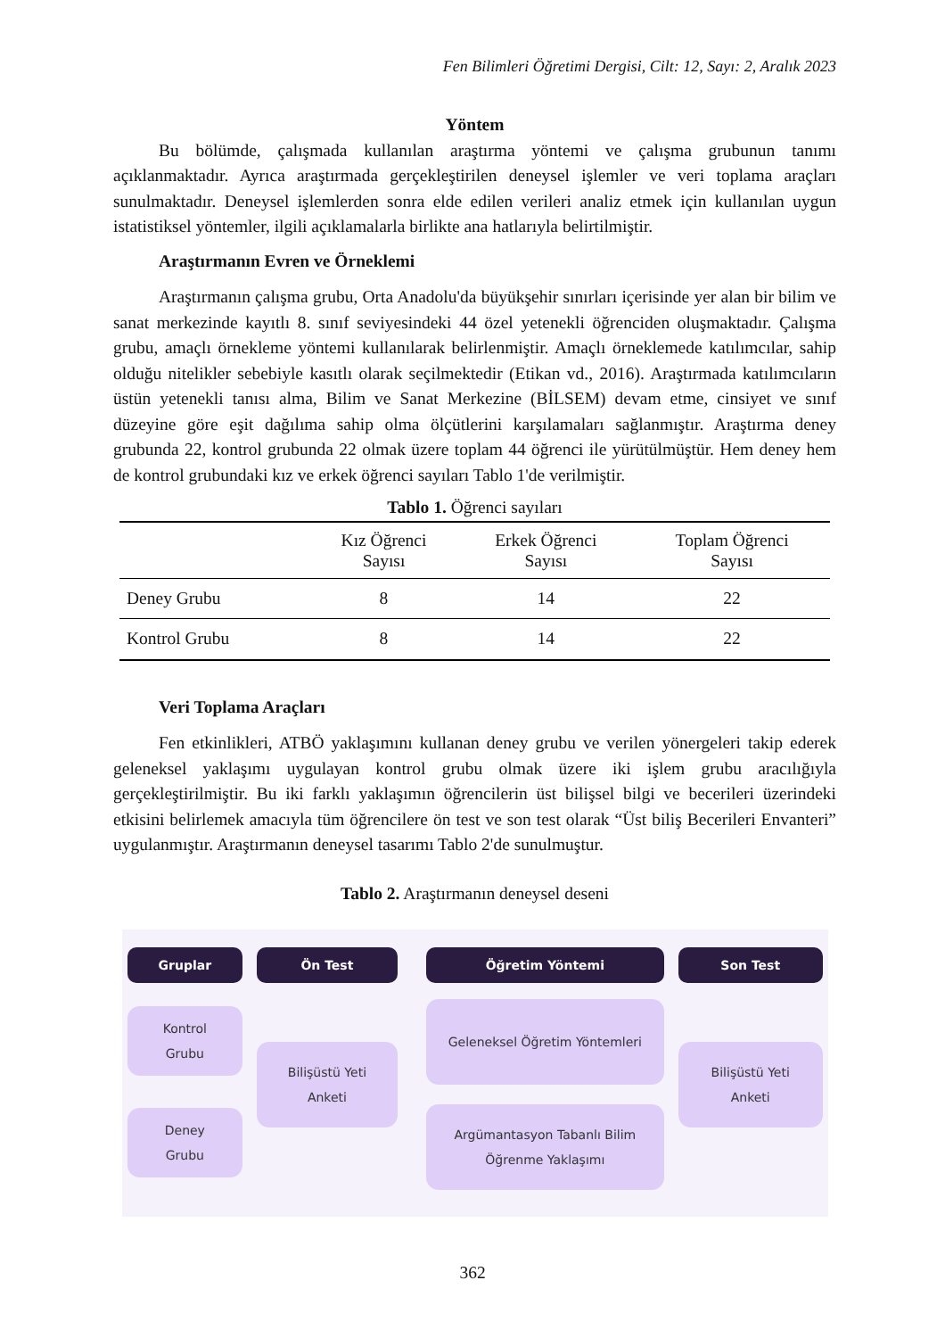Fen Bilimleri Öğretimi Dergisi, Cilt: 12, Sayı: 2, Aralık 2023
Yöntem
Bu bölümde, çalışmada kullanılan araştırma yöntemi ve çalışma grubunun tanımı açıklanmaktadır. Ayrıca araştırmada gerçekleştirilen deneysel işlemler ve veri toplama araçları sunulmaktadır. Deneysel işlemlerden sonra elde edilen verileri analiz etmek için kullanılan uygun istatistiksel yöntemler, ilgili açıklamalarla birlikte ana hatlarıyla belirtilmiştir.
Araştırmanın Evren ve Örneklemi
Araştırmanın çalışma grubu, Orta Anadolu'da büyükşehir sınırları içerisinde yer alan bir bilim ve sanat merkezinde kayıtlı 8. sınıf seviyesindeki 44 özel yetenekli öğrenciden oluşmaktadır. Çalışma grubu, amaçlı örnekleme yöntemi kullanılarak belirlenmiştir. Amaçlı örneklemede katılımcılar, sahip olduğu nitelikler sebebiyle kasıtlı olarak seçilmektedir (Etikan vd., 2016). Araştırmada katılımcıların üstün yetenekli tanısı alma, Bilim ve Sanat Merkezine (BİLSEM) devam etme, cinsiyet ve sınıf düzeyine göre eşit dağılıma sahip olma ölçütlerini karşılamaları sağlanmıştır. Araştırma deney grubunda 22, kontrol grubunda 22 olmak üzere toplam 44 öğrenci ile yürütülmüştür. Hem deney hem de kontrol grubundaki kız ve erkek öğrenci sayıları Tablo 1'de verilmiştir.
Tablo 1. Öğrenci sayıları
| | Kız Öğrenci Sayısı | Erkek Öğrenci Sayısı | Toplam Öğrenci Sayısı |
| --- | --- | --- | --- |
| Deney Grubu | 8 | 14 | 22 |
| Kontrol Grubu | 8 | 14 | 22 |
Veri Toplama Araçları
Fen etkinlikleri, ATBÖ yaklaşımını kullanan deney grubu ve verilen yönergeleri takip ederek geleneksel yaklaşımı uygulayan kontrol grubu olmak üzere iki işlem grubu aracılığıyla gerçekleştirilmiştir. Bu iki farklı yaklaşımın öğrencilerin üst bilişsel bilgi ve becerileri üzerindeki etkisini belirlemek amacıyla tüm öğrencilere ön test ve son test olarak “Üst biliş Becerileri Envanteri” uygulanmıştır. Araştırmanın deneysel tasarımı Tablo 2'de sunulmuştur.
Tablo 2. Araştırmanın deneysel deseni
Gruplar
Kontrol
Grubu
Deney
Grubu
Ön Test
Bilişüstü Yeti
Anketi
Öğretim Yöntemi
Geleneksel Öğretim Yöntemleri
Argümantasyon Tabanlı Bilim
Öğrenme Yaklaşımı
Son Test
Bilişüstü Yeti
Anketi
362